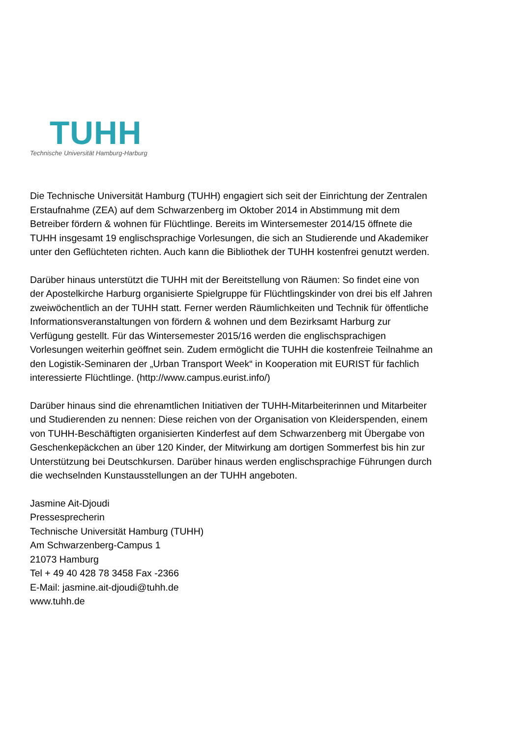TUHH
Technische Universität Hamburg-Harburg
Die Technische Universität Hamburg (TUHH) engagiert sich seit der Einrichtung der Zentralen Erstaufnahme (ZEA) auf dem Schwarzenberg im Oktober 2014 in Abstimmung mit dem Betreiber fördern & wohnen für Flüchtlinge. Bereits im Wintersemester 2014/15 öffnete die TUHH insgesamt 19 englischsprachige Vorlesungen, die sich an Studierende und Akademiker unter den Geflüchteten richten. Auch kann die Bibliothek der TUHH kostenfrei genutzt werden.
Darüber hinaus unterstützt die TUHH mit der Bereitstellung von Räumen: So findet eine von der Apostelkirche Harburg organisierte Spielgruppe für Flüchtlingskinder von drei bis elf Jahren zweiwöchentlich an der TUHH statt. Ferner werden Räumlichkeiten und Technik für öffentliche Informationsveranstaltungen von fördern & wohnen und dem Bezirksamt Harburg zur Verfügung gestellt. Für das Wintersemester 2015/16 werden die englischsprachigen Vorlesungen weiterhin geöffnet sein. Zudem ermöglicht die TUHH die kostenfreie Teilnahme an den Logistik-Seminaren der „Urban Transport Week“ in Kooperation mit EURIST für fachlich interessierte Flüchtlinge. (http://www.campus.eurist.info/)
Darüber hinaus sind die ehrenamtlichen Initiativen der TUHH-Mitarbeiterinnen und Mitarbeiter und Studierenden zu nennen: Diese reichen von der Organisation von Kleiderspenden, einem von TUHH-Beschäftigten organisierten Kinderfest auf dem Schwarzenberg mit Übergabe von Geschenkepäckchen an über 120 Kinder, der Mitwirkung am dortigen Sommerfest bis hin zur Unterstützung bei Deutschkursen. Darüber hinaus werden englischsprachige Führungen durch die wechselnden Kunstausstellungen an der TUHH angeboten.
Jasmine Ait-Djoudi
Pressesprecherin
Technische Universität Hamburg (TUHH)
Am Schwarzenberg-Campus 1
21073 Hamburg
Tel + 49 40 428 78 3458 Fax -2366
E-Mail: jasmine.ait-djoudi@tuhh.de
www.tuhh.de